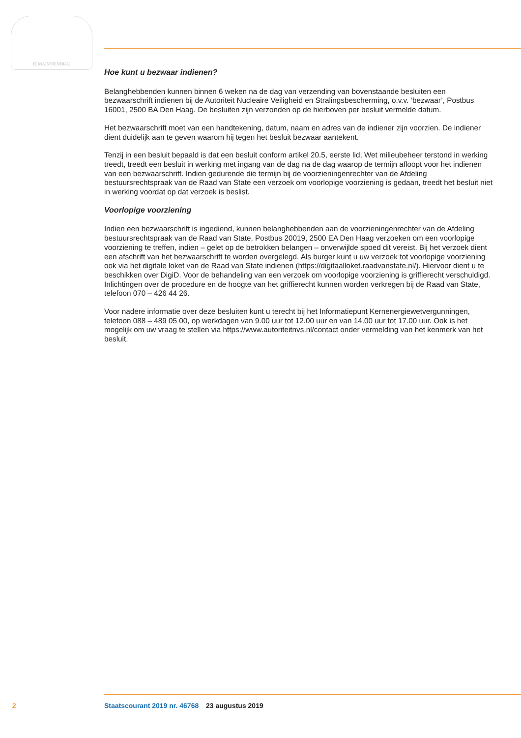JE MAINTIENDRAI
Hoe kunt u bezwaar indienen?
Belanghebbenden kunnen binnen 6 weken na de dag van verzending van bovenstaande besluiten een bezwaarschrift indienen bij de Autoriteit Nucleaire Veiligheid en Stralingsbescherming, o.v.v. ‘bezwaar’, Postbus 16001, 2500 BA Den Haag. De besluiten zijn verzonden op de hierboven per besluit vermelde datum.
Het bezwaarschrift moet van een handtekening, datum, naam en adres van de indiener zijn voorzien. De indiener dient duidelijk aan te geven waarom hij tegen het besluit bezwaar aantekent.
Tenzij in een besluit bepaald is dat een besluit conform artikel 20.5, eerste lid, Wet milieubeheer terstond in werking treedt, treedt een besluit in werking met ingang van de dag na de dag waarop de termijn afloopt voor het indienen van een bezwaarschrift. Indien gedurende die termijn bij de voorzieningenrechter van de Afdeling bestuursrechtspraak van de Raad van State een verzoek om voorlopige voorziening is gedaan, treedt het besluit niet in werking voordat op dat verzoek is beslist.
Voorlopige voorziening
Indien een bezwaarschrift is ingediend, kunnen belanghebbenden aan de voorzieningenrechter van de Afdeling bestuursrechtspraak van de Raad van State, Postbus 20019, 2500 EA Den Haag verzoeken om een voorlopige voorziening te treffen, indien – gelet op de betrokken belangen – onverwijlde spoed dit vereist. Bij het verzoek dient een afschrift van het bezwaarschrift te worden overgelegd. Als burger kunt u uw verzoek tot voorlopige voorziening ook via het digitale loket van de Raad van State indienen (https://digitaalloket.raadvanstate.nl/). Hiervoor dient u te beschikken over DigiD. Voor de behandeling van een verzoek om voorlopige voorziening is griffierecht verschuldigd. Inlichtingen over de procedure en de hoogte van het griffierecht kunnen worden verkregen bij de Raad van State, telefoon 070 – 426 44 26.
Voor nadere informatie over deze besluiten kunt u terecht bij het Informatiepunt Kernenergiewetvergunningen, telefoon 088 – 489 05 00, op werkdagen van 9.00 uur tot 12.00 uur en van 14.00 uur tot 17.00 uur. Ook is het mogelijk om uw vraag te stellen via https://www.autoriteitnvs.nl/contact onder vermelding van het kenmerk van het besluit.
2 Staatscourant 2019 nr. 46768 23 augustus 2019